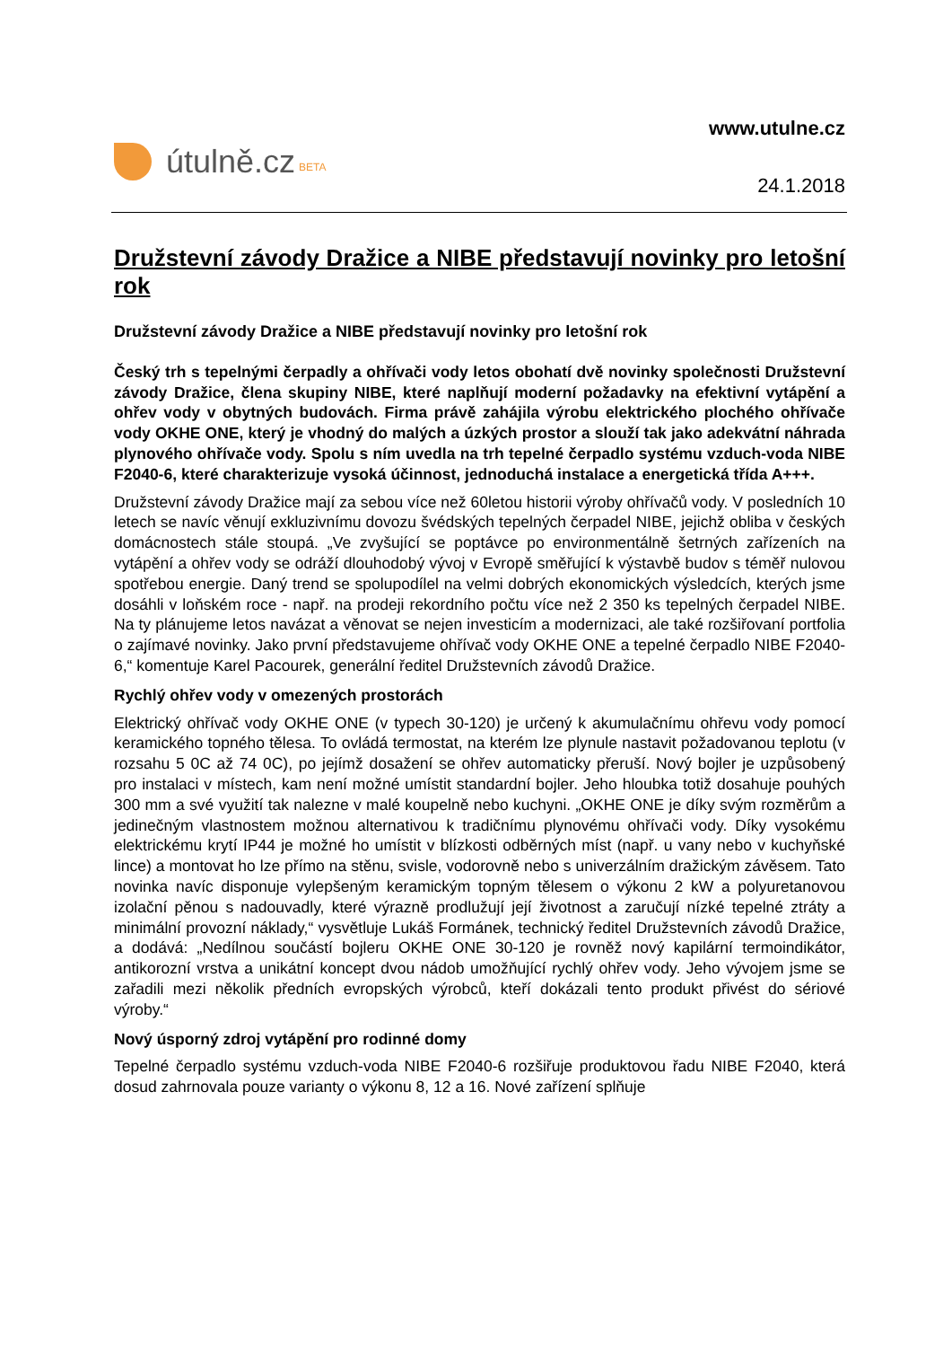útulně.cz BETA
www.utulne.cz
24.1.2018
Družstevní závody Dražice a NIBE představují novinky pro letošní rok
Družstevní závody Dražice a NIBE představují novinky pro letošní rok
Český trh s tepelnými čerpadly a ohřívači vody letos obohatí dvě novinky společnosti Družstevní závody Dražice, člena skupiny NIBE, které naplňují moderní požadavky na efektivní vytápění a ohřev vody v obytných budovách. Firma právě zahájila výrobu elektrického plochého ohřívače vody OKHE ONE, který je vhodný do malých a úzkých prostor a slouží tak jako adekvátní náhrada plynového ohřívače vody. Spolu s ním uvedla na trh tepelné čerpadlo systému vzduch-voda NIBE F2040-6, které charakterizuje vysoká účinnost, jednoduchá instalace a energetická třída A+++.
Družstevní závody Dražice mají za sebou více než 60letou historii výroby ohřívačů vody. V posledních 10 letech se navíc věnují exkluzivnímu dovozu švédských tepelných čerpadel NIBE, jejichž obliba v českých domácnostech stále stoupá. „Ve zvyšující se poptávce po environmentálně šetrných zařízeních na vytápění a ohřev vody se odráží dlouhodobý vývoj v Evropě směřující k výstavbě budov s téměř nulovou spotřebou energie. Daný trend se spolupodílel na velmi dobrých ekonomických výsledcích, kterých jsme dosáhli v loňském roce - např. na prodeji rekordního počtu více než 2 350 ks tepelných čerpadel NIBE. Na ty plánujeme letos navázat a věnovat se nejen investicím a modernizaci, ale také rozšiřovaní portfolia o zajímavé novinky. Jako první představujeme ohřívač vody OKHE ONE a tepelné čerpadlo NIBE F2040-6,“ komentuje Karel Pacourek, generální ředitel Družstevních závodů Dražice.
Rychlý ohřev vody v omezených prostorách
Elektrický ohřívač vody OKHE ONE (v typech 30-120) je určený k akumulačnímu ohřevu vody pomocí keramického topného tělesa. To ovládá termostat, na kterém lze plynule nastavit požadovanou teplotu (v rozsahu 5 0C až 74 0C), po jejímž dosažení se ohřev automaticky přeruší. Nový bojler je uzpůsobený pro instalaci v místech, kam není možné umístit standardní bojler. Jeho hloubka totiž dosahuje pouhých 300 mm a své využití tak nalezne v malé koupelně nebo kuchyni. „OKHE ONE je díky svým rozměrům a jedinečným vlastnostem možnou alternativou k tradičnímu plynovému ohřívači vody. Díky vysokému elektrickému krytí IP44 je možné ho umístit v blízkosti odběrných míst (např. u vany nebo v kuchyňské lince) a montovat ho lze přímo na stěnu, svisle, vodorovně nebo s univerzálním dražickým závěsem. Tato novinka navíc disponuje vylepšeným keramickým topným tělesem o výkonu 2 kW a polyuretanovou izolační pěnou s nadouvadly, které výrazně prodlužují její životnost a zaručují nízké tepelné ztráty a minimální provozní náklady,“ vysvětluje Lukáš Formánek, technický ředitel Družstevních závodů Dražice, a dodává: „Nedílnou součástí bojleru OKHE ONE 30-120 je rovněž nový kapilární termoindikátor, antikorozní vrstva a unikátní koncept dvou nádob umožňující rychlý ohřev vody. Jeho vývojem jsme se zařadili mezi několik předních evropských výrobců, kteří dokázali tento produkt přivést do sériové výroby.“
Nový úsporný zdroj vytápění pro rodinné domy
Tepelné čerpadlo systému vzduch-voda NIBE F2040-6 rozšiřuje produktovou řadu NIBE F2040, která dosud zahrnovala pouze varianty o výkonu 8, 12 a 16. Nové zařízení splňuje